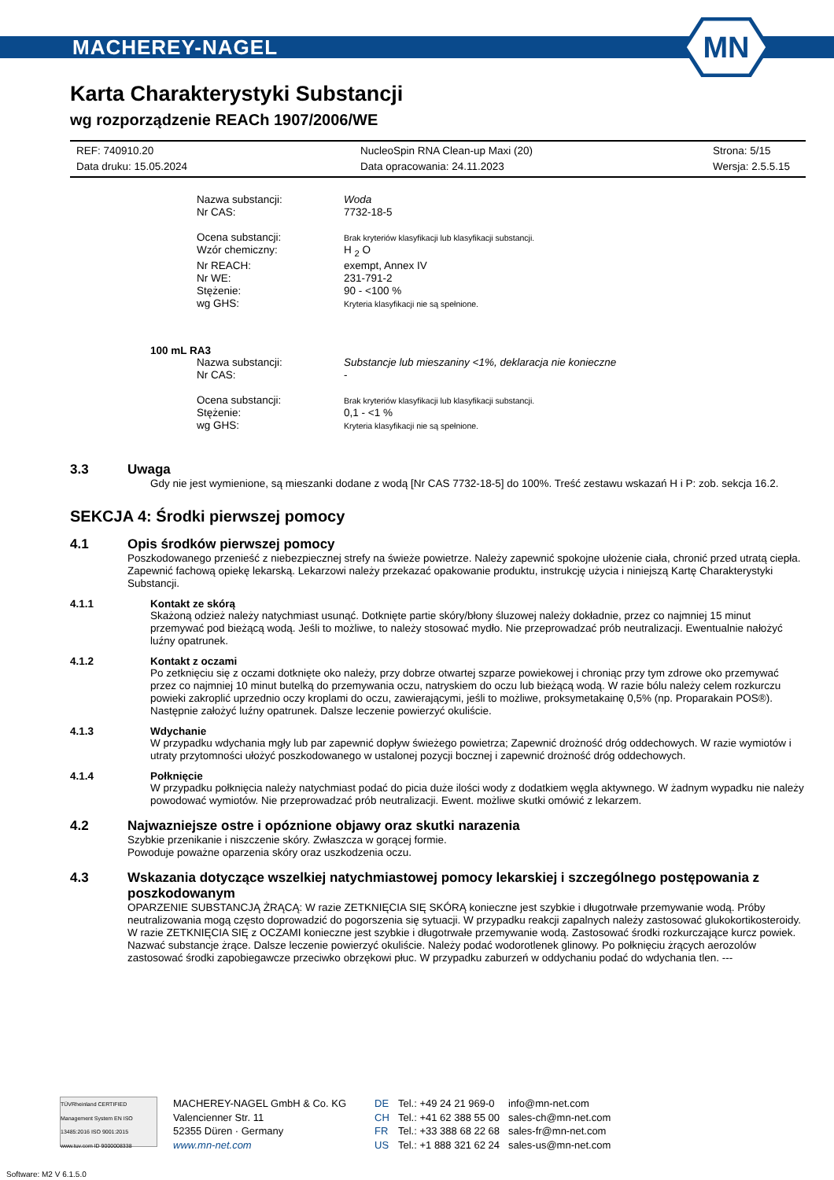MACHEREY-NAGEL
MN
Karta Charakterystyki Substancji
wg rozporządzenie REACh 1907/2006/WE
REF: 740910.20
NucleoSpin RNA Clean-up Maxi (20)
Strona: 5/15
Data druku: 15.05.2024
Data opracowania: 24.11.2023
Wersja: 2.5.5.15
Nazwa substancji:
Woda
Nr CAS:
7732-18-5
Ocena substancji:
Brak kryteriów klasyfikacji lub klasyfikacji substancji.
Wzór chemiczny:
H <sub>2</sub> O
Nr REACH:
exempt, Annex IV
Nr WE:
231-791-2
Stężenie:
90 - <100 %
wg GHS:
Kryteria klasyfikacji nie są spełnione.
100 mL RA3
Nazwa substancji:
Substancje lub mieszaniny <1%, deklaracja nie konieczne
Nr CAS:
-
Ocena substancji:
Brak kryteriów klasyfikacji lub klasyfikacji substancji.
Stężenie:
0,1 - <1 %
wg GHS:
Kryteria klasyfikacji nie są spełnione.
3.3 Uwaga
Gdy nie jest wymienione, są mieszanki dodane z wodą [Nr CAS 7732-18-5] do 100%. Treść zestawu wskazań H i P: zob. sekcja 16.2.
SEKCJA 4: Środki pierwszej pomocy
4.1 Opis środków pierwszej pomocy
Poszkodowanego przenieść z niebezpiecznej strefy na świeże powietrze. Należy zapewnić spokojne ułożenie ciała, chronić przed utratą ciepła. Zapewnić fachową opiekę lekarską. Lekarzowi należy przekazać opakowanie produktu, instrukcję użycia i niniejszą Kartę Charakterystyki Substancji.
4.1.1 Kontakt ze skórą
Skażoną odzież należy natychmiast usunąć. Dotknięte partie skóry/błony śluzowej należy dokładnie, przez co najmniej 15 minut przemywać pod bieżącą wodą. Jeśli to możliwe, to należy stosować mydło. Nie przeprowadzać prób neutralizacji. Ewentualnie nałożyć luźny opatrunek.
4.1.2 Kontakt z oczami
Po zetknięciu się z oczami dotknięte oko należy, przy dobrze otwartej szparze powiekowej i chroniąc przy tym zdrowe oko przemywać przez co najmniej 10 minut butelką do przemywania oczu, natryskiem do oczu lub bieżącą wodą. W razie bólu należy celem rozkurczu powieki zakroplić uprzednio oczy kroplami do oczu, zawierającymi, jeśli to możliwe, proksymetakainę 0,5% (np. Proparakain POS®). Następnie założyć luźny opatrunek. Dalsze leczenie powierzyć okuliście.
4.1.3 Wdychanie
W przypadku wdychania mgły lub par zapewnić dopływ świeżego powietrza; Zapewnić drożność dróg oddechowych. W razie wymiotów i utraty przytomności ułożyć poszkodowanego w ustalonej pozycji bocznej i zapewnić drożność dróg oddechowych.
4.1.4 Połknięcie
W przypadku połknięcia należy natychmiast podać do picia duże ilości wody z dodatkiem węgla aktywnego. W żadnym wypadku nie należy powodować wymiotów. Nie przeprowadzać prób neutralizacji. Ewent. możliwe skutki omówić z lekarzem.
4.2 Najwazniejsze ostre i opóznione objawy oraz skutki narazenia
Szybkie przenikanie i niszczenie skóry. Zwłaszcza w gorącej formie.
Powoduje poważne oparzenia skóry oraz uszkodzenia oczu.
4.3 Wskazania dotyczące wszelkiej natychmiastowej pomocy lekarskiej i szczególnego postępowania z poszkodowanym
OPARZENIE SUBSTANCJĄ ŻRĄCĄ: W razie ZETKNIĘCIA SIĘ SKÓRĄ konieczne jest szybkie i długotrwałe przemywanie wodą. Próby neutralizowania mogą często doprowadzić do pogorszenia się sytuacji. W przypadku reakcji zapalnych należy zastosować glukokortikosteroidy. W razie ZETKNIĘCIA SIĘ z OCZAMI konieczne jest szybkie i długotrwałe przemywanie wodą. Zastosować środki rozkurczające kurcz powiek. Nazwać substancje żrące. Dalsze leczenie powierzyć okuliście. Należy podać wodorotlenek glinowy. Po połknięciu żrących aerozolów zastosować środki zapobiegawcze przeciwko obrzękowi płuc. W przypadku zaburzeń w oddychaniu podać do wdychania tlen. ---
TÜVRheinland CERTIFIED Management System EN ISO 13485:2016 ISO 9001:2015 www.tuv.com ID 9000008338
MACHEREY-NAGEL GmbH & Co. KG
Valencienner Str. 11
52355 Düren · Germany
www.mn-net.com
DE
CH
FR
US
Tel.: +49 24 21 969-0
Tel.: +41 62 388 55 00
Tel.: +33 388 68 22 68
Tel.: +1 888 321 62 24
info@mn-net.com
sales-ch@mn-net.com
sales-fr@mn-net.com
sales-us@mn-net.com
Software: M2 V 6.1.5.0